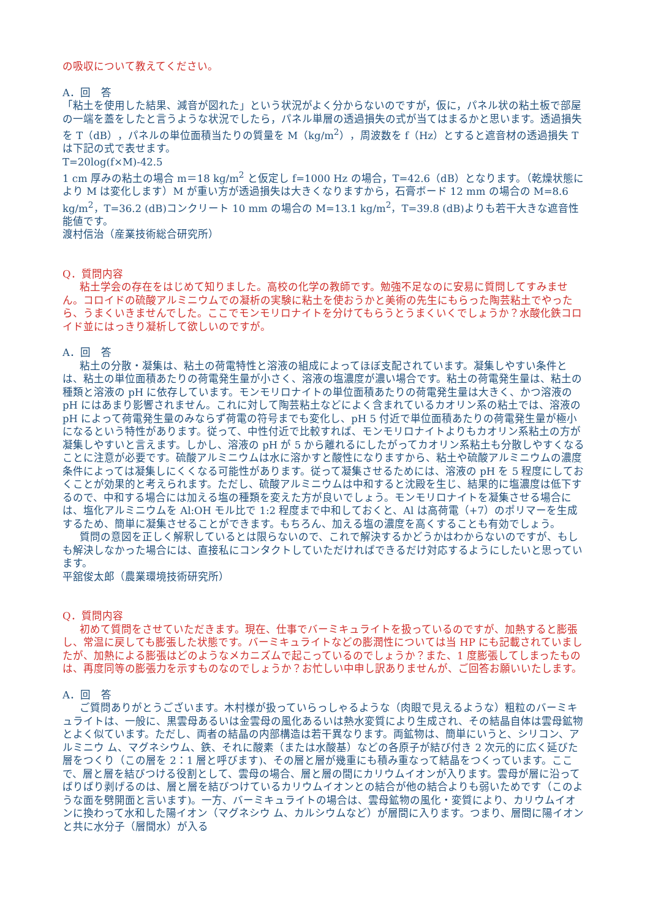の吸収について教えてください。
A．回　答
「粘土を使用した結果、減音が図れた」という状況がよく分からないのですが，仮に，パネル状の粘土板で部屋の一端を蓋をしたと言うような状況でしたら，パネル単層の透過損失の式が当てはまるかと思います。透過損失を T（dB），パネルの単位面積当たりの質量を M（kg/m<sup>2</sup>），周波数を f（Hz）とすると遮音材の透過損失 T は下記の式で表せます。
T=20log(f×M)-42.5
1 cm 厚みの粘土の場合 m＝18 kg/m<sup>2</sup> と仮定し f=1000 Hz の場合，T=42.6（dB）となります。（乾燥状態により M は変化します）M が重い方が透過損失は大きくなりますから，石膏ボード 12 mm の場合の M=8.6 kg/m<sup>2</sup>，T=36.2 (dB)コンクリート 10 mm の場合の M=13.1 kg/m<sup>2</sup>，T=39.8 (dB)よりも若干大きな遮音性能値です。
渡村信治（産業技術総合研究所）
Q．質問内容
粘土学会の存在をはじめて知りました。高校の化学の教師です。勉強不足なのに安易に質問してすみません。コロイドの硫酸アルミニウムでの凝析の実験に粘土を使おうかと美術の先生にもらった陶芸粘土でやったら、うまくいきませんでした。ここでモンモリロナイトを分けてもらうとうまくいくでしょうか？水酸化鉄コロイド並にはっきり凝析して欲しいのですが。
A．回　答
粘土の分散・凝集は、粘土の荷電特性と溶液の組成によってほぼ支配されています。凝集しやすい条件とは、粘土の単位面積あたりの荷電発生量が小さく、溶液の塩濃度が濃い場合です。粘土の荷電発生量は、粘土の種類と溶液の pH に依存しています。モンモリロナイトの単位面積あたりの荷電発生量は大きく、かつ溶液の pH にはあまり影響されません。これに対して陶芸粘土などによく含まれているカオリン系の粘土では、溶液の pH によって荷電発生量のみならず荷電の符号までも変化し、pH 5 付近で単位面積あたりの荷電発生量が極小になるという特性があります。従って、中性付近で比較すれば、モンモリロナイトよりもカオリン系粘土の方が凝集しやすいと言えます。しかし、溶液の pH が 5 から離れるにしたがってカオリン系粘土も分散しやすくなることに注意が必要です。硫酸アルミニウムは水に溶かすと酸性になりますから、粘土や硫酸アルミニウムの濃度 条件によっては凝集しにくくなる可能性があります。従って凝集させるためには、溶液の pH を 5 程度にしておくことが効果的と考えられます。ただし、硫酸アルミニウムは中和すると沈殿を生じ、結果的に塩濃度は低下するので、中和する場合には加える塩の種類を変えた方が良いでしょう。モンモリロナイトを凝集させる場合には、塩化アルミニウムを Al:OH モル比で 1:2 程度まで中和しておくと、Al は高荷電（+7）のポリマーを生成するため、簡単に凝集させることができます。もちろん、加える塩の濃度を高くすることも有効でしょう。
質問の意図を正しく解釈しているとは限らないので、これで解決するかどうかはわからないのですが、もしも解決しなかった場合には、直接私にコンタクトしていただければできるだけ対応するようにしたいと思っています。
平舘俊太郎（農業環境技術研究所）
Q．質問内容
初めて質問をさせていただきます。現在、仕事でバーミキュライトを扱っているのですが、加熱すると膨張し、常温に戻しても膨張した状態です。バーミキュライトなどの膨潤性については当 HP にも記載されていましたが、加熱による膨張はどのようなメカニズムで起こっているのでしょうか？また、1 度膨張してしまったものは、再度同等の膨張力を示すものなのでしょうか？お忙しい中申し訳ありませんが、ご回答お願いいたします。
A．回　答
ご質問ありがとうございます。木村様が扱っていらっしゃるような（肉眼で見えるような）粗粒のバーミキュライトは、一般に、黒雲母あるいは金雲母の風化あるいは熱水変質により生成され、その結晶自体は雲母鉱物とよく似ています。ただし、両者の結晶の内部構造は若干異なります。両鉱物は、簡単にいうと、シリコン、アルミニウ ム、マグネシウム、鉄、それに酸素（または水酸基）などの各原子が結び付き 2 次元的に広く延びた層をつくり（この層を 2：1 層と呼びます)、その層と層が幾重にも積み重なって結晶をつくっています。ここで、層と層を結びつける役割として、雲母の場合、層と層の間にカリウムイオンが入ります。雲母が層に沿ってばりばり剥げるのは、層と層を結びつけているカリウムイオンとの結合が他の結合よりも弱いためです（このような面を劈開面と言います)。一方、バーミキュライトの場合は、雲母鉱物の風化・変質により、カリウムイオンに換わって水和した陽イオン（マグネシウ ム、カルシウムなど）が層間に入ります。つまり、層間に陽イオンと共に水分子（層間水）が入る